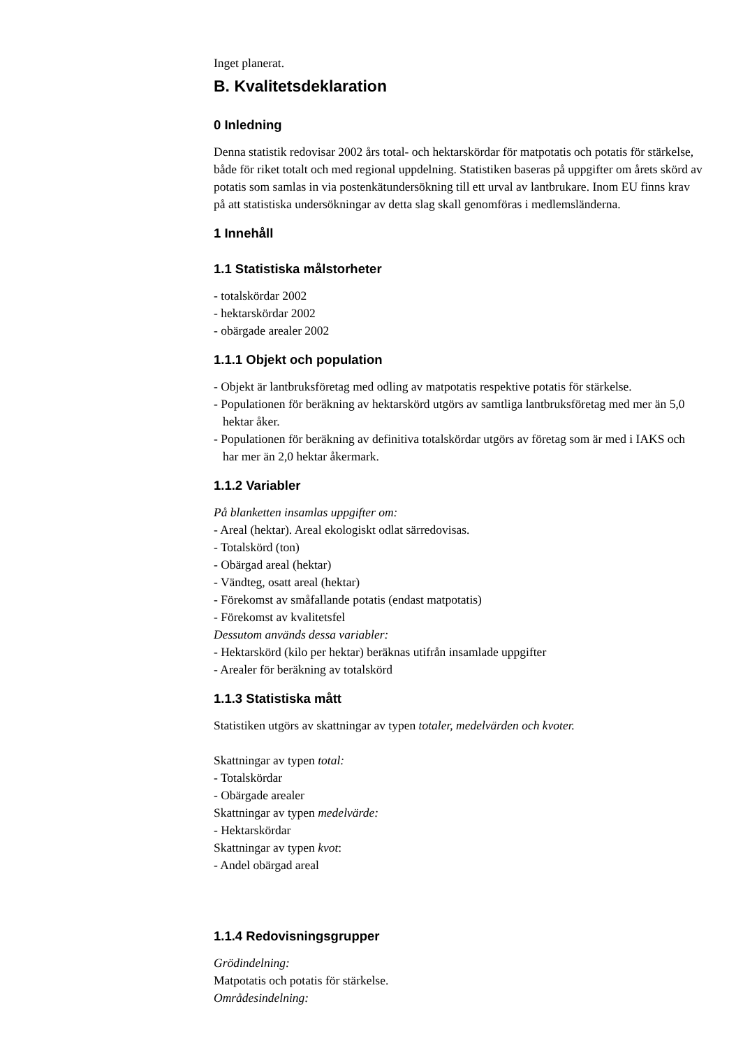Inget planerat.
B. Kvalitetsdeklaration
0 Inledning
Denna statistik redovisar 2002 års total- och hektarskördar för matpotatis och potatis för stärkelse, både för riket totalt och med regional uppdelning. Statistiken baseras på uppgifter om årets skörd av potatis som samlas in via postenkätundersökning till ett urval av lantbrukare. Inom EU finns krav på att statistiska undersökningar av detta slag skall genomföras i medlemsländerna.
1 Innehåll
1.1 Statistiska målstorheter
- totalskördar 2002
- hektarskördar 2002
- obärgade arealer 2002
1.1.1 Objekt och population
- Objekt är lantbruksföretag med odling av matpotatis respektive potatis för stärkelse.
- Populationen för beräkning av hektarskörd utgörs av samtliga lantbruksföretag med mer än 5,0 hektar åker.
- Populationen för beräkning av definitiva totalskördar utgörs av företag som är med i IAKS och har mer än 2,0 hektar åkermark.
1.1.2 Variabler
På blanketten insamlas uppgifter om:
- Areal (hektar). Areal ekologiskt odlat särredovisas.
- Totalskörd (ton)
- Obärgad areal (hektar)
- Vändteg, osatt areal (hektar)
- Förekomst av småfallande potatis (endast matpotatis)
- Förekomst av kvalitetsfel
Dessutom används dessa variabler:
- Hektarskörd (kilo per hektar) beräknas utifrån insamlade uppgifter
- Arealer för beräkning av totalskörd
1.1.3 Statistiska mått
Statistiken utgörs av skattningar av typen totaler, medelvärden och kvoter.
Skattningar av typen total:
- Totalskördar
- Obärgade arealer
Skattningar av typen medelvärde:
- Hektarskördar
Skattningar av typen kvot:
- Andel obärgad areal
1.1.4 Redovisningsgrupper
Grödindelning:
Matpotatis och potatis för stärkelse.
Områdesindelning: